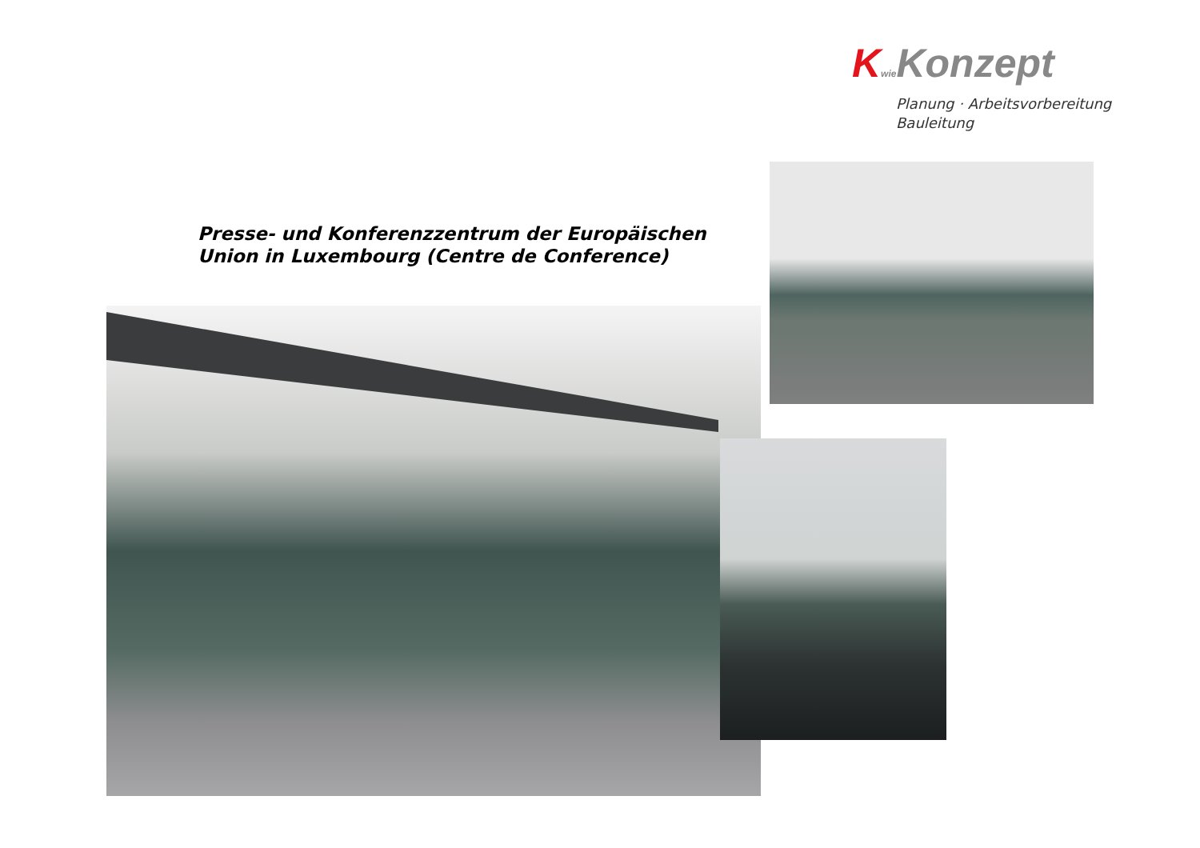Kwie Konzept
Planung · Arbeitsvorbereitung
Bauleitung
Presse- und Konferenzzentrum der Europäischen
Union in Luxembourg (Centre de Conference)